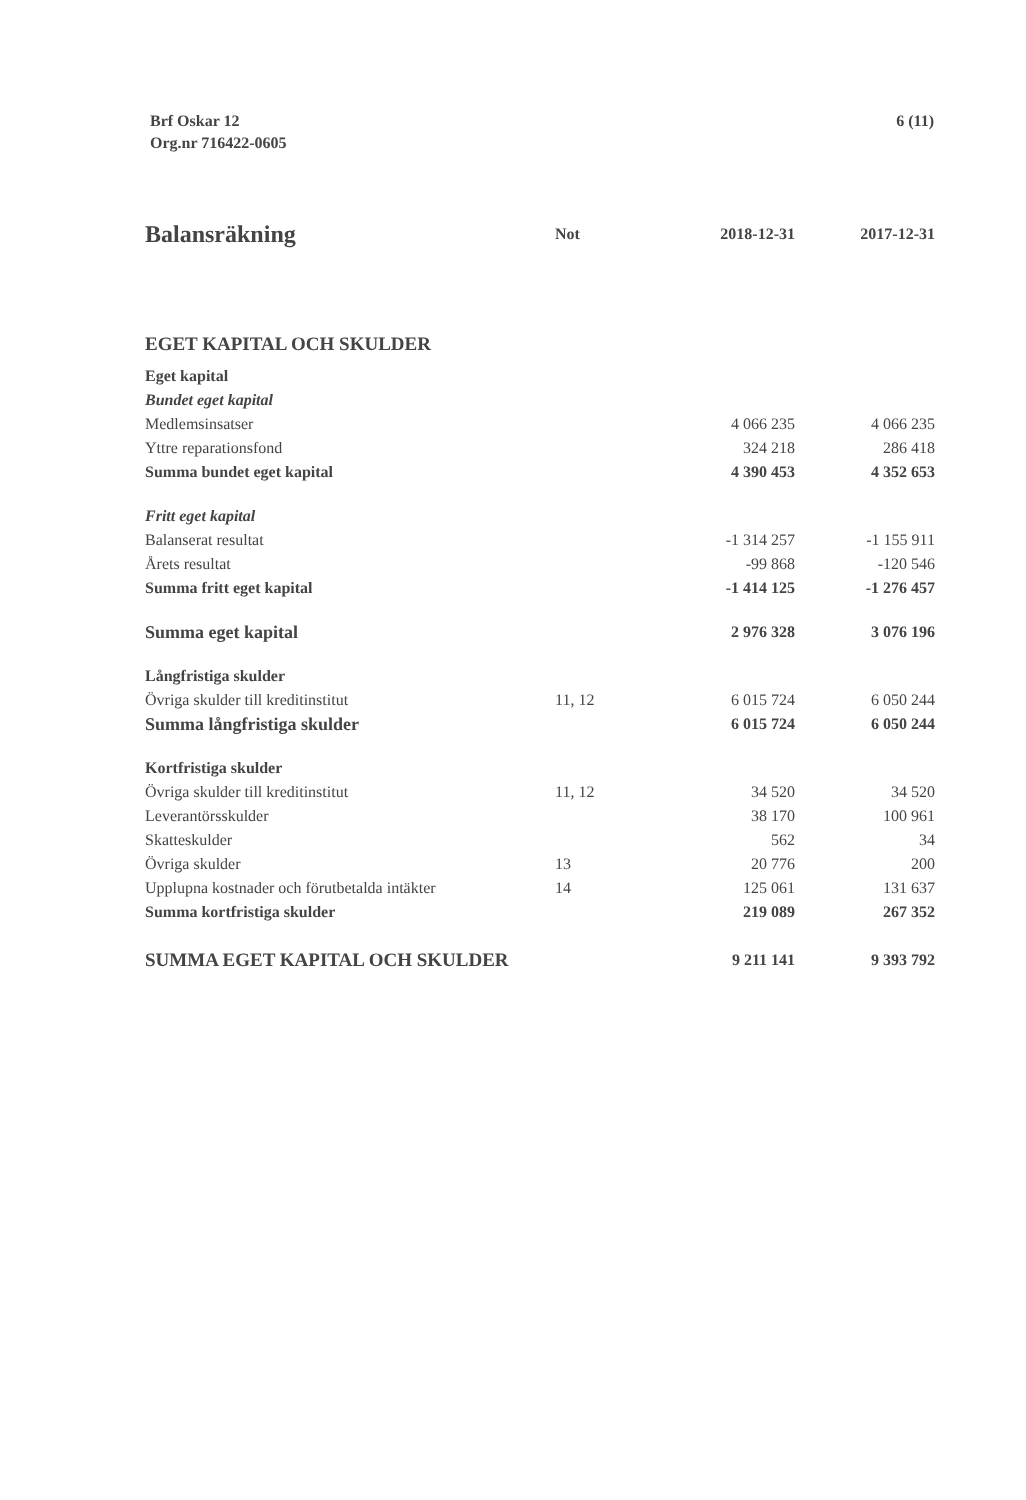Brf Oskar 12
Org.nr 716422-0605
6 (11)
| Balansräkning | Not | 2018-12-31 | 2017-12-31 |
| --- | --- | --- | --- |
| EGET KAPITAL OCH SKULDER | | | |
| Eget kapital | | | |
| Bundet eget kapital | | | |
| Medlemsinsatser | | 4 066 235 | 4 066 235 |
| Yttre reparationsfond | | 324 218 | 286 418 |
| Summa bundet eget kapital | | 4 390 453 | 4 352 653 |
| Fritt eget kapital | | | |
| Balanserat resultat | | -1 314 257 | -1 155 911 |
| Årets resultat | | -99 868 | -120 546 |
| Summa fritt eget kapital | | -1 414 125 | -1 276 457 |
| Summa eget kapital | | 2 976 328 | 3 076 196 |
| Långfristiga skulder | | | |
| Övriga skulder till kreditinstitut | 11, 12 | 6 015 724 | 6 050 244 |
| Summa långfristiga skulder | | 6 015 724 | 6 050 244 |
| Kortfristiga skulder | | | |
| Övriga skulder till kreditinstitut | 11, 12 | 34 520 | 34 520 |
| Leverantörsskulder | | 38 170 | 100 961 |
| Skatteskulder | | 562 | 34 |
| Övriga skulder | 13 | 20 776 | 200 |
| Upplupna kostnader och förutbetalda intäkter | 14 | 125 061 | 131 637 |
| Summa kortfristiga skulder | | 219 089 | 267 352 |
| SUMMA EGET KAPITAL OCH SKULDER | | 9 211 141 | 9 393 792 |